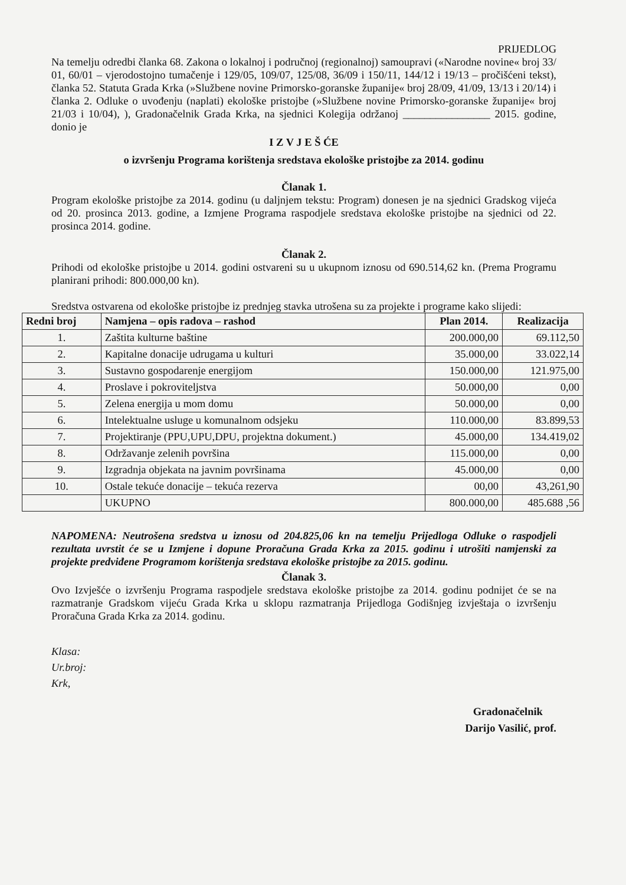PRIJEDLOG
Na temelju odredbi članka 68. Zakona o lokalnoj i područnoj (regionalnoj) samoupravi («Narodne novine« broj 33/ 01, 60/01 – vjerodostojno tumačenje i 129/05, 109/07, 125/08, 36/09 i 150/11, 144/12 i 19/13 – pročišćeni tekst), članka 52. Statuta Grada Krka (»Službene novine Primorsko-goranske županije« broj 28/09, 41/09, 13/13 i 20/14) i članka 2. Odluke o uvođenju (naplati) ekološke pristojbe (»Službene novine Primorsko-goranske županije« broj 21/03 i 10/04), ), Gradonačelnik Grada Krka, na sjednici Kolegija održanoj ________________ 2015. godine, donio je
I Z V J E Š ĆE
o izvršenju Programa korištenja sredstava ekološke pristojbe za 2014. godinu
Članak 1.
Program ekološke pristojbe za 2014. godinu (u daljnjem tekstu: Program) donesen je na sjednici Gradskog vijeća od 20. prosinca 2013. godine, a Izmjene Programa raspodjele sredstava ekološke pristojbe na sjednici od 22. prosinca 2014. godine.
Članak 2.
Prihodi od ekološke pristojbe u 2014. godini ostvareni su u ukupnom iznosu od 690.514,62 kn. (Prema Programu planirani prihodi: 800.000,00 kn).
Sredstva ostvarena od ekološke pristojbe iz prednjeg stavka utrošena su za projekte i programe kako slijedi:
| Redni broj | Namjena – opis radova – rashod | Plan 2014. | Realizacija |
| --- | --- | --- | --- |
| 1. | Zaštita kulturne baštine | 200.000,00 | 69.112,50 |
| 2. | Kapitalne donacije udrugama u kulturi | 35.000,00 | 33.022,14 |
| 3. | Sustavno gospodarenje energijom | 150.000,00 | 121.975,00 |
| 4. | Proslave i pokroviteljstva | 50.000,00 | 0,00 |
| 5. | Zelena energija u mom domu | 50.000,00 | 0,00 |
| 6. | Intelektualne usluge u komunalnom odsjeku | 110.000,00 | 83.899,53 |
| 7. | Projektiranje (PPU,UPU,DPU, projektna dokument.) | 45.000,00 | 134.419,02 |
| 8. | Održavanje zelenih površina | 115.000,00 | 0,00 |
| 9. | Izgradnja objekata na javnim površinama | 45.000,00 | 0,00 |
| 10. | Ostale tekuće donacije – tekuća rezerva | 00,00 | 43,261,90 |
| | UKUPNO | 800.000,00 | 485.688 ,56 |
NAPOMENA: Neutrošena sredstva u iznosu od 204.825,06 kn na temelju Prijedloga Odluke o raspodjeli rezultata uvrstit će se u Izmjene i dopune Proračuna Grada Krka za 2015. godinu i utrošiti namjenski za projekte predviđene Programom korištenja sredstava ekološke pristojbe za 2015. godinu.
Članak 3.
Ovo Izvješće o izvršenju Programa raspodjele sredstava ekološke pristojbe za 2014. godinu podnijet će se na razmatranje Gradskom vijeću Grada Krka u sklopu razmatranja Prijedloga Godišnjeg izvještaja o izvršenju Proračuna Grada Krka za 2014. godinu.
Klasa:
Ur.broj:
Krk,
Gradonačelnik
Darijo Vasilić, prof.